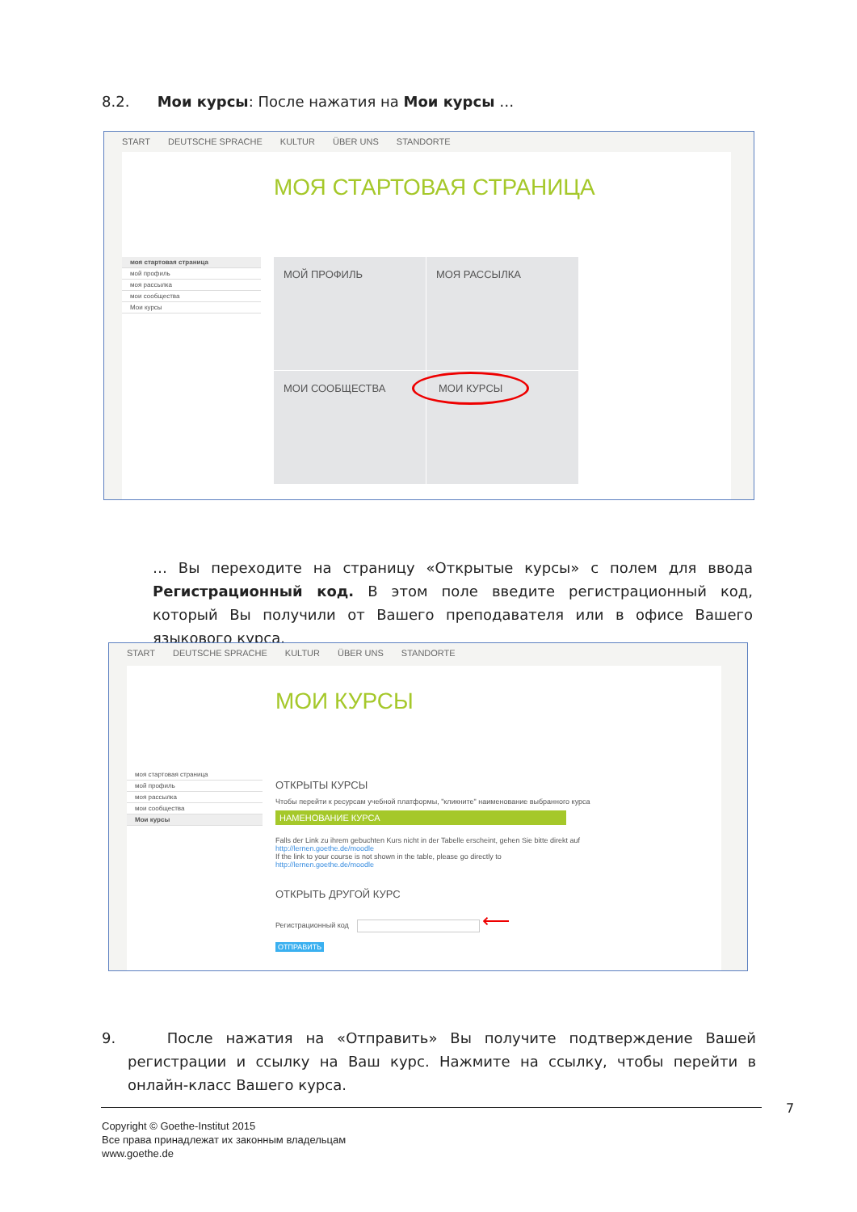8.2. Мои курсы: После нажатия на Мои курсы …
START DEUTSCHE SPRACHE KULTUR ÜBER UNS STANDORTE
МОЯ СТАРТОВАЯ СТРАНИЦА
моя стартовая страница
мой профиль
моя рассылка
мои сообщества
Мои курсы
МОЙ ПРОФИЛЬ МОЯ РАССЫЛКА МОИ СООБЩЕСТВА
МОИ КУРСЫ
… Вы переходите на страницу «Открытые курсы» с полем для ввода Регистрационный код. В этом поле введите регистрационный код, который Вы получили от Вашего преподавателя или в офисе Вашего языкового курса.
START DEUTSCHE SPRACHE KULTUR ÜBER UNS STANDORTE
МОИ КУРСЫ
моя стартовая страница
мой профиль
моя рассылка
мои сообщества
Мои курсы
ОТКРЫТЫ КУРСЫ
Чтобы перейти к ресурсам учебной платформы, "кликните" наименование выбранного курса
НАМЕНОВАНИЕ КУРСА
Falls der Link zu ihrem gebuchten Kurs nicht in der Tabelle erscheint, gehen Sie bitte direkt auf
http://lernen.goethe.de/moodle
If the link to your course is not shown in the table, please go directly to
http://lernen.goethe.de/moodle
ОТКРЫТЬ ДРУГОЙ КУРС
Регистрационный код ⟵
ОТПРАВИТЬ
9. После нажатия на «Отправить» Вы получите подтверждение Вашей регистрации и ссылку на Ваш курс. Нажмите на ссылку, чтобы перейти в онлайн-класс Вашего курса.
7
Copyright © Goethe-Institut 2015
Все права принадлежат их законным владельцам
www.goethe.de